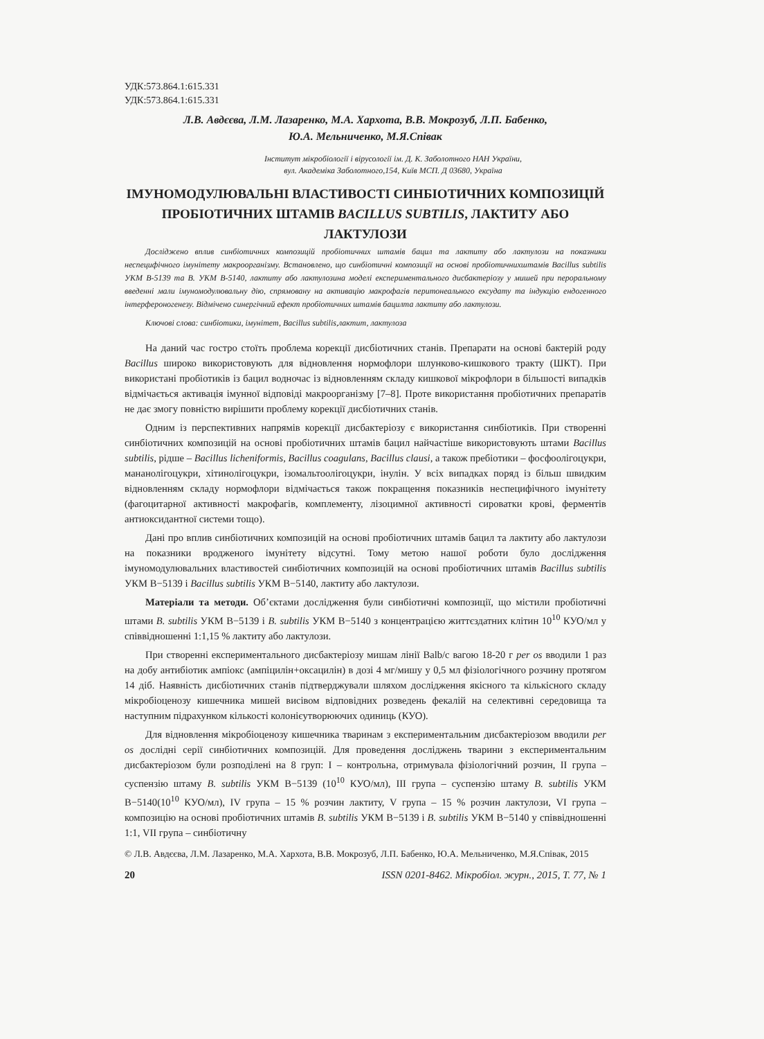УДК:573.864.1:615.331
УДК:573.864.1:615.331
Л.В. Авдєєва, Л.М. Лазаренко, М.А. Хархота, В.В. Мокрозуб, Л.П. Бабенко,
Ю.А. Мельниченко, М.Я.Співак
Інститут мікробіології і вірусології ім. Д. К. Заболотного НАН України,
вул. Академіка Заболотного,154, Київ МСП. Д 03680, Україна
ІМУНОМОДУЛЮВАЛЬНІ ВЛАСТИВОСТІ СИНБІОТИЧНИХ КОМПОЗИЦІЙ ПРОБІОТИЧНИХ ШТАМІВ BACILLUS SUBTILIS, ЛАКТИТУ АБО ЛАКТУЛОЗИ
Досліджено вплив синбіотичних композицій пробіотичних штамів бацил та лактиту або лактулози на показники неспецифічного імунітету макроорганізму. Встановлено, що синбіотичні композиції на основі пробіотичнихштамів Bacillus subtilis УКМ В-5139 та В. УКМ В-5140, лактиту або лактулозина моделі експериментального дисбактеріозу у мишей при пероральному введенні мали імуномодулювальну дію, спрямовану на активацію макрофагів перитонеального ексудату та індукцію ендогенного інтерфероногенезу. Відмічено синергічний ефект пробіотичних штамів бацилта лактиту або лактулози.
Ключові слова: синбіотики, імунітет, Bacillus subtilis,лактит, лактулоза
На даний час гостро стоїть проблема корекції дисбіотичних станів. Препарати на основі бактерій роду Bacillus широко використовують для відновлення нормофлори шлунково-кишкового тракту (ШКТ). При використані пробіотиків із бацил водночас із відновленням складу кишкової мікрофлори в більшості випадків відмічається активація імунної відповіді макроорганізму [7–8]. Проте використання пробіотичних препаратів не дає змогу повністю вирішити проблему корекції дисбіотичних станів.
Одним із перспективних напрямів корекції дисбактеріозу є використання синбіотиків. При створенні синбіотичних композицій на основі пробіотичних штамів бацил найчастіше використовують штами Bacillus subtilis, рідше – Bacillus licheniformis, Bacillus coagulans, Bacillus clausi, а також пребіотики – фосфоолігоцукри, мананолігоцукри, хітинолігоцукри, ізомальтоолігоцукри, інулін. У всіх випадках поряд із більш швидким відновленням складу нормофлори відмічається також покращення показників неспецифічного імунітету (фагоцитарної активності макрофагів, комплементу, лізоцимної активності сироватки крові, ферментів антиоксидантної системи тощо).
Дані про вплив синбіотичних композицій на основі пробіотичних штамів бацил та лактиту або лактулози на показники вродженого імунітету відсутні. Тому метою нашої роботи було дослідження імуномодулювальних властивостей синбіотичних композицій на основі пробіотичних штамів Bacillus subtilis УКМ В−5139 і Bacillus subtilis УКМ В−5140, лактиту або лактулози.
Матеріали та методи. Об’єктами дослідження були синбіотичні композиції, що містили пробіотичні штами B. subtilis УКМ В−5139 і B. subtilis УКМ В−5140 з концентрацією життєздатних клітин 10<sup>10</sup> КУО/мл у співвідношенні 1:1,15 % лактиту або лактулози.
При створенні експериментального дисбактеріозу мишам лінії Balb/c вагою 18-20 г per os вводили 1 раз на добу антибіотик ампіокс (ампіцилін+оксацилін) в дозі 4 мг/мишу у 0,5 мл фізіологічного розчину протягом 14 діб. Наявність дисбіотичних станів підтверджували шляхом дослідження якісного та кількісного складу мікробіоценозу кишечника мишей висівом відповідних розведень фекалій на селективні середовища та наступним підрахунком кількості колонієутворюючих одиниць (КУО).
Для відновлення мікробіоценозу кишечника тваринам з експериментальним дисбактеріозом вводили per os дослідні серії синбіотичних композицій. Для проведення досліджень тварини з експериментальним дисбактеріозом були розподілені на 8 груп: I – контрольна, отримувала фізіологічний розчин, II група –суспензію штаму B. subtilis УКМ В−5139 (10<sup>10</sup> КУО/мл), III група – суспензію штаму B. subtilis УКМ В−5140(10<sup>10</sup> КУО/мл), IV група – 15 % розчин лактиту, V група – 15 % розчин лактулози, VI група – композицію на основі пробіотичних штамів B. subtilis УКМ В−5139 і B. subtilis УКМ В−5140 у співвідношенні 1:1, VII група – синбіотичну
© Л.В. Авдєєва, Л.М. Лазаренко, М.А. Хархота, В.В. Мокрозуб, Л.П. Бабенко, Ю.А. Мельниченко, М.Я.Співак, 2015
20 ISSN 0201-8462. Мікробіол. журн., 2015, Т. 77, № 1